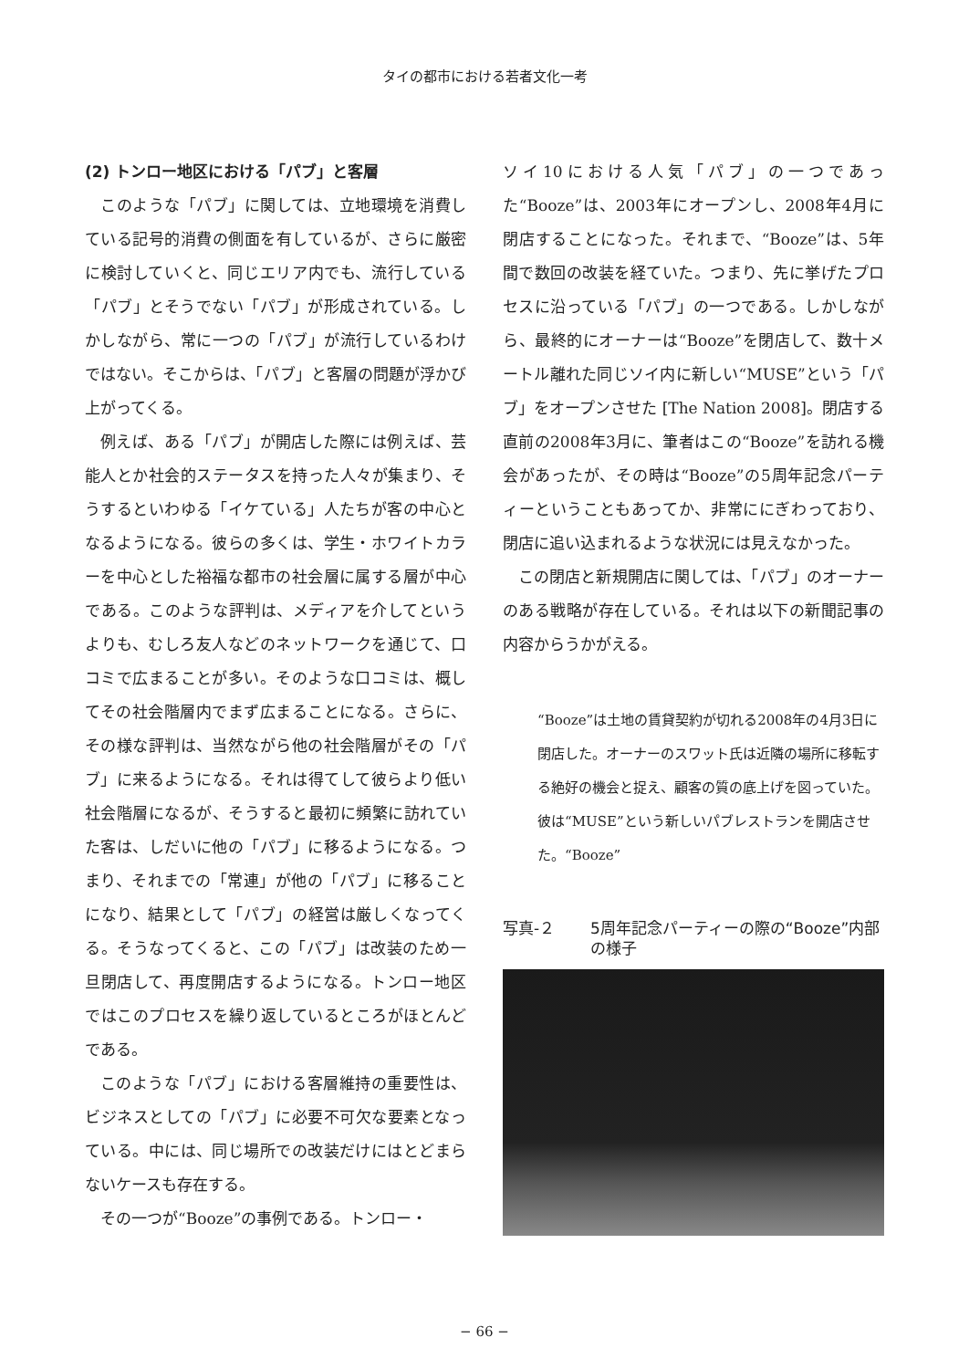タイの都市における若者文化一考
(2) トンロー地区における「パブ」と客層
このような「パブ」に関しては、立地環境を消費している記号的消費の側面を有しているが、さらに厳密に検討していくと、同じエリア内でも、流行している「パブ」とそうでない「パブ」が形成されている。しかしながら、常に一つの「パブ」が流行しているわけではない。そこからは、「パブ」と客層の問題が浮かび上がってくる。
例えば、ある「パブ」が開店した際には例えば、芸能人とか社会的ステータスを持った人々が集まり、そうするといわゆる「イケている」人たちが客の中心となるようになる。彼らの多くは、学生・ホワイトカラーを中心とした裕福な都市の社会層に属する層が中心である。このような評判は、メディアを介してというよりも、むしろ友人などのネットワークを通じて、口コミで広まることが多い。そのような口コミは、概してその社会階層内でまず広まることになる。さらに、その様な評判は、当然ながら他の社会階層がその「パブ」に来るようになる。それは得てして彼らより低い社会階層になるが、そうすると最初に頻繁に訪れていた客は、しだいに他の「パブ」に移るようになる。つまり、それまでの「常連」が他の「パブ」に移ることになり、結果として「パブ」の経営は厳しくなってくる。そうなってくると、この「パブ」は改装のため一旦閉店して、再度開店するようになる。トンロー地区ではこのプロセスを繰り返しているところがほとんどである。
このような「パブ」における客層維持の重要性は、ビジネスとしての「パブ」に必要不可欠な要素となっている。中には、同じ場所での改装だけにはとどまらないケースも存在する。
その一つが“Booze”の事例である。トンロー・
ソイ10における人気「パブ」の一つであった“Booze”は、2003年にオープンし、2008年4月に閉店することになった。それまで、“Booze”は、5年間で数回の改装を経ていた。つまり、先に挙げたプロセスに沿っている「パブ」の一つである。しかしながら、最終的にオーナーは“Booze”を閉店して、数十メートル離れた同じソイ内に新しい“MUSE”という「パブ」をオープンさせた [The Nation 2008]。閉店する直前の2008年3月に、筆者はこの“Booze”を訪れる機会があったが、その時は“Booze”の5周年記念パーティーということもあってか、非常ににぎわっており、閉店に追い込まれるような状況には見えなかった。
この閉店と新規開店に関しては、「パブ」のオーナーのある戦略が存在している。それは以下の新聞記事の内容からうかがえる。
“Booze”は土地の賃貸契約が切れる2008年の4月3日に閉店した。オーナーのスワット氏は近隣の場所に移転する絶好の機会と捉え、顧客の質の底上げを図っていた。彼は“MUSE”という新しいパブレストランを開店させた。“Booze”
写真-２ 5周年記念パーティーの際の“Booze”内部の様子
− 66 −